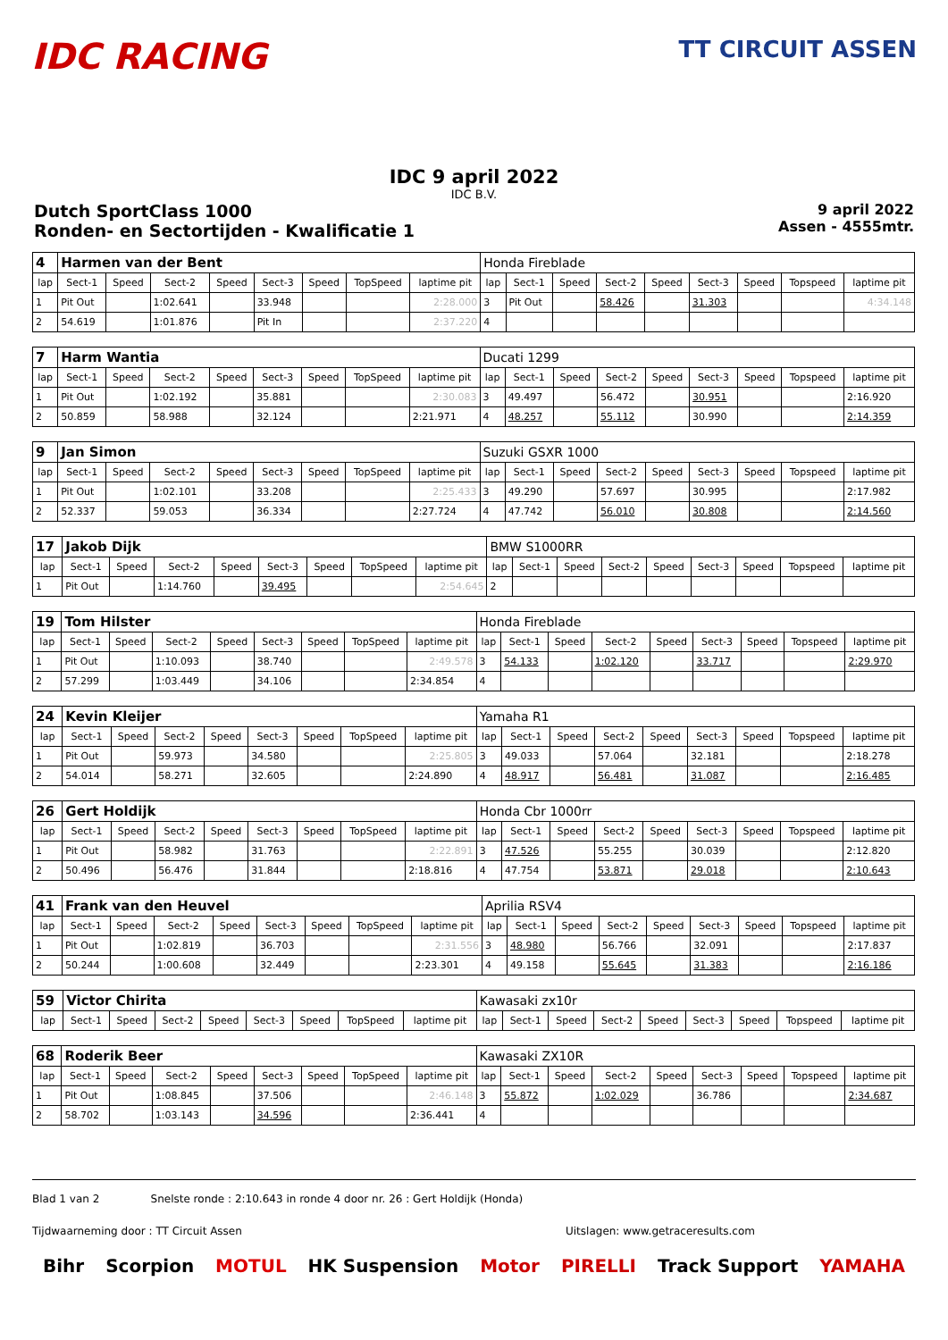IDC RACING
TT CIRCUIT ASSEN
IDC 9 april 2022
IDC B.V.
Dutch SportClass 1000
Ronden- en Sectortijden - Kwalificatie 1
9 april 2022
Assen - 4555mtr.
| 4 | Harmen van der Bent | | | | | | | | Honda Fireblade | | | | | | | | |
| lap | Sect-1 | Speed | Sect-2 | Speed | Sect-3 | Speed | TopSpeed | laptime pit | lap | Sect-1 | Speed | Sect-2 | Speed | Sect-3 | Speed | Topspeed | laptime pit |
| 1 | Pit Out | | 1:02.641 | | 33.948 | | | 2:28.000 | 3 | Pit Out | | 58.426 | | 31.303 | | | 4:34.148 |
| 2 | 54.619 | | 1:01.876 | | Pit In | | | 2:37.220 | 4 | | | | | | | | |
| 7 | Harm Wantia | | | | | | | | Ducati 1299 | | | | | | | | |
| lap | Sect-1 | Speed | Sect-2 | Speed | Sect-3 | Speed | TopSpeed | laptime pit | lap | Sect-1 | Speed | Sect-2 | Speed | Sect-3 | Speed | Topspeed | laptime pit |
| 1 | Pit Out | | 1:02.192 | | 35.881 | | | 2:30.083 | 3 | 49.497 | | 56.472 | | 30.951 | | | 2:16.920 |
| 2 | 50.859 | | 58.988 | | 32.124 | | | 2:21.971 | 4 | 48.257 | | 55.112 | | 30.990 | | | 2:14.359 |
| 9 | Jan Simon | | | | | | | | Suzuki GSXR 1000 | | | | | | | | |
| lap | Sect-1 | Speed | Sect-2 | Speed | Sect-3 | Speed | TopSpeed | laptime pit | lap | Sect-1 | Speed | Sect-2 | Speed | Sect-3 | Speed | Topspeed | laptime pit |
| 1 | Pit Out | | 1:02.101 | | 33.208 | | | 2:25.433 | 3 | 49.290 | | 57.697 | | 30.995 | | | 2:17.982 |
| 2 | 52.337 | | 59.053 | | 36.334 | | | 2:27.724 | 4 | 47.742 | | 56.010 | | 30.808 | | | 2:14.560 |
| 17 | Jakob Dijk | | | | | | | | BMW S1000RR | | | | | | | | |
| lap | Sect-1 | Speed | Sect-2 | Speed | Sect-3 | Speed | TopSpeed | laptime pit | lap | Sect-1 | Speed | Sect-2 | Speed | Sect-3 | Speed | Topspeed | laptime pit |
| 1 | Pit Out | | 1:14.760 | | 39.495 | | | 2:54.645 | 2 | | | | | | | | |
| 19 | Tom Hilster | | | | | | | | Honda Fireblade | | | | | | | | |
| lap | Sect-1 | Speed | Sect-2 | Speed | Sect-3 | Speed | TopSpeed | laptime pit | lap | Sect-1 | Speed | Sect-2 | Speed | Sect-3 | Speed | Topspeed | laptime pit |
| 1 | Pit Out | | 1:10.093 | | 38.740 | | | 2:49.578 | 3 | 54.133 | | 1:02.120 | | 33.717 | | | 2:29.970 |
| 2 | 57.299 | | 1:03.449 | | 34.106 | | | 2:34.854 | 4 | | | | | | | | |
| 24 | Kevin Kleijer | | | | | | | | Yamaha R1 | | | | | | | | |
| lap | Sect-1 | Speed | Sect-2 | Speed | Sect-3 | Speed | TopSpeed | laptime pit | lap | Sect-1 | Speed | Sect-2 | Speed | Sect-3 | Speed | Topspeed | laptime pit |
| 1 | Pit Out | | 59.973 | | 34.580 | | | 2:25.805 | 3 | 49.033 | | 57.064 | | 32.181 | | | 2:18.278 |
| 2 | 54.014 | | 58.271 | | 32.605 | | | 2:24.890 | 4 | 48.917 | | 56.481 | | 31.087 | | | 2:16.485 |
| 26 | Gert Holdijk | | | | | | | | Honda Cbr 1000rr | | | | | | | | |
| lap | Sect-1 | Speed | Sect-2 | Speed | Sect-3 | Speed | TopSpeed | laptime pit | lap | Sect-1 | Speed | Sect-2 | Speed | Sect-3 | Speed | Topspeed | laptime pit |
| 1 | Pit Out | | 58.982 | | 31.763 | | | 2:22.891 | 3 | 47.526 | | 55.255 | | 30.039 | | | 2:12.820 |
| 2 | 50.496 | | 56.476 | | 31.844 | | | 2:18.816 | 4 | 47.754 | | 53.871 | | 29.018 | | | 2:10.643 |
| 41 | Frank van den Heuvel | | | | | | | | Aprilia RSV4 | | | | | | | | |
| lap | Sect-1 | Speed | Sect-2 | Speed | Sect-3 | Speed | TopSpeed | laptime pit | lap | Sect-1 | Speed | Sect-2 | Speed | Sect-3 | Speed | Topspeed | laptime pit |
| 1 | Pit Out | | 1:02.819 | | 36.703 | | | 2:31.556 | 3 | 48.980 | | 56.766 | | 32.091 | | | 2:17.837 |
| 2 | 50.244 | | 1:00.608 | | 32.449 | | | 2:23.301 | 4 | 49.158 | | 55.645 | | 31.383 | | | 2:16.186 |
| 59 | Victor Chirita | | | | | | | | Kawasaki zx10r | | | | | | | | |
| lap | Sect-1 | Speed | Sect-2 | Speed | Sect-3 | Speed | TopSpeed | laptime pit | lap | Sect-1 | Speed | Sect-2 | Speed | Sect-3 | Speed | Topspeed | laptime pit |
| 68 | Roderik Beer | | | | | | | | Kawasaki ZX10R | | | | | | | | |
| lap | Sect-1 | Speed | Sect-2 | Speed | Sect-3 | Speed | TopSpeed | laptime pit | lap | Sect-1 | Speed | Sect-2 | Speed | Sect-3 | Speed | Topspeed | laptime pit |
| 1 | Pit Out | | 1:08.845 | | 37.506 | | | 2:46.148 | 3 | 55.872 | | 1:02.029 | | 36.786 | | | 2:34.687 |
| 2 | 58.702 | | 1:03.143 | | 34.596 | | | 2:36.441 | 4 | | | | | | | | |
Blad 1 van 2 Snelste ronde : 2:10.643 in ronde 4 door nr. 26 : Gert Holdijk (Honda)
Tijdwaarneming door : TT Circuit Assen Uitslagen: www.getraceresults.com
Bihr Scorpion MOTUL HK Suspension Motor PIRELLI Track Support YAMAHA